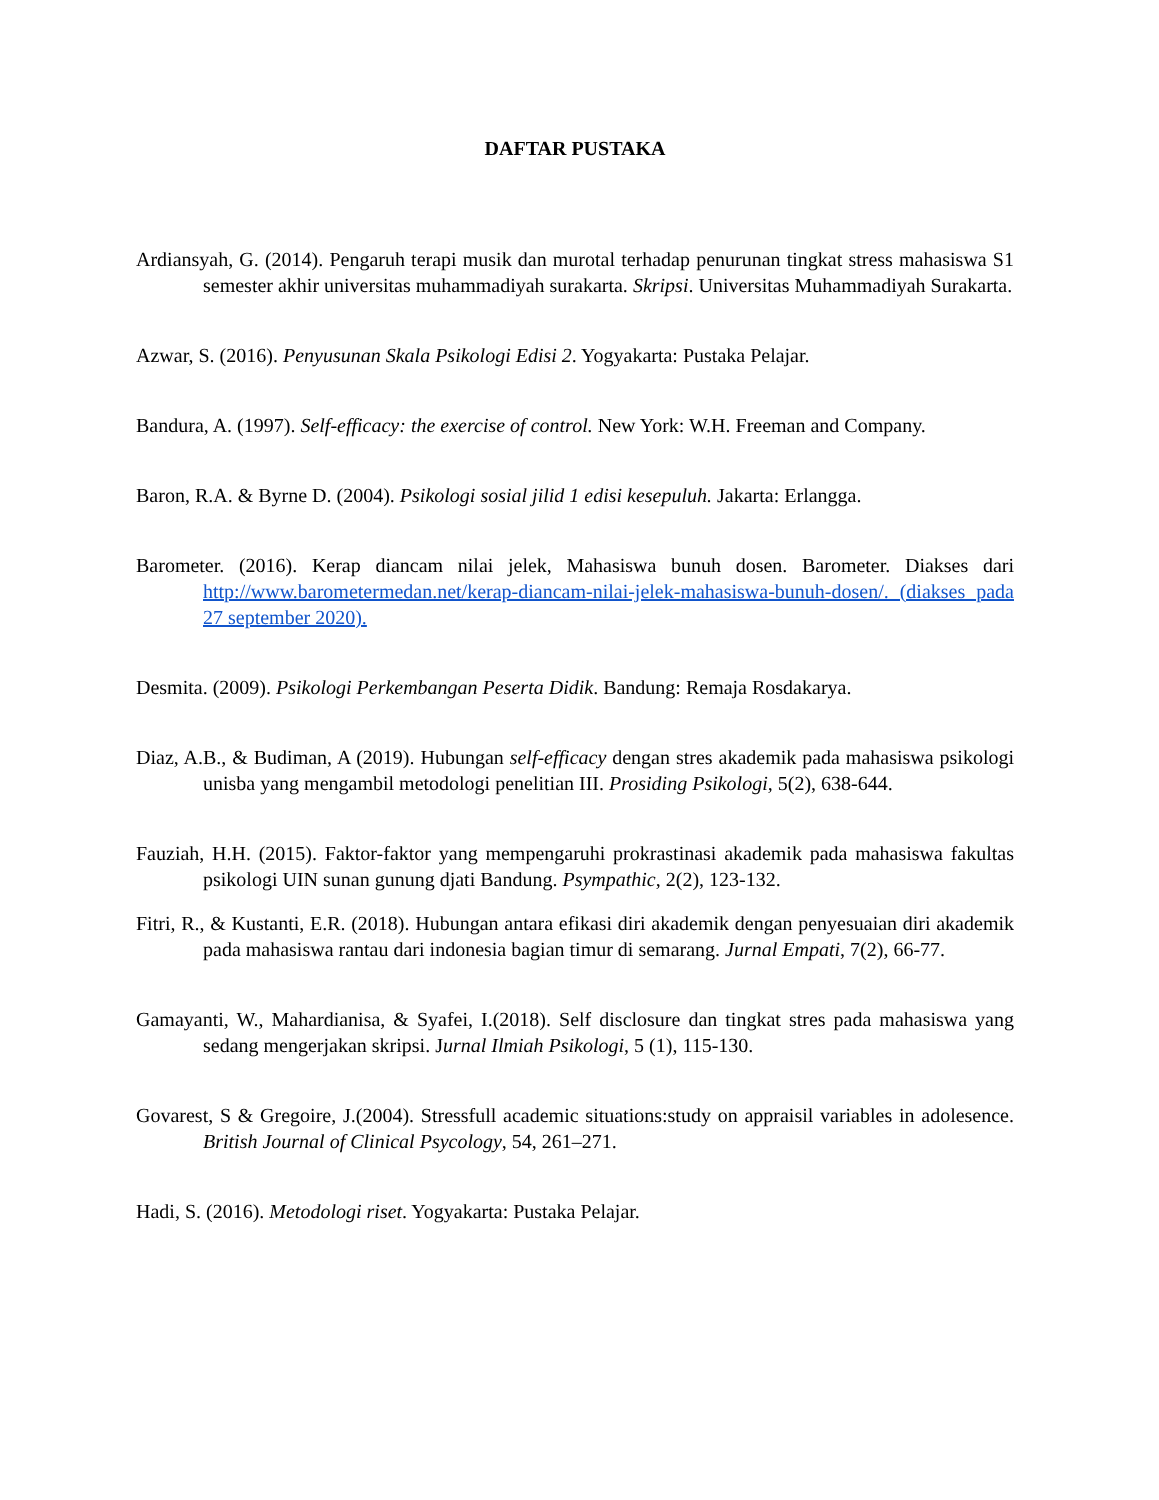DAFTAR PUSTAKA
Ardiansyah, G. (2014). Pengaruh terapi musik dan murotal terhadap penurunan tingkat stress mahasiswa S1 semester akhir universitas muhammadiyah surakarta. Skripsi. Universitas Muhammadiyah Surakarta.
Azwar, S. (2016). Penyusunan Skala Psikologi Edisi 2. Yogyakarta: Pustaka Pelajar.
Bandura, A. (1997). Self-efficacy: the exercise of control. New York: W.H. Freeman and Company.
Baron, R.A. & Byrne D. (2004). Psikologi sosial jilid 1 edisi kesepuluh. Jakarta: Erlangga.
Barometer. (2016). Kerap diancam nilai jelek, Mahasiswa bunuh dosen. Barometer. Diakses dari http://www.barometermedan.net/kerap-diancam-nilai-jelek-mahasiswa-bunuh-dosen/. (diakses pada 27 september 2020).
Desmita. (2009). Psikologi Perkembangan Peserta Didik. Bandung: Remaja Rosdakarya.
Diaz, A.B., & Budiman, A (2019). Hubungan self-efficacy dengan stres akademik pada mahasiswa psikologi unisba yang mengambil metodologi penelitian III. Prosiding Psikologi, 5(2), 638-644.
Fauziah, H.H. (2015). Faktor-faktor yang mempengaruhi prokrastinasi akademik pada mahasiswa fakultas psikologi UIN sunan gunung djati Bandung. Psympathic, 2(2), 123-132.
Fitri, R., & Kustanti, E.R. (2018). Hubungan antara efikasi diri akademik dengan penyesuaian diri akademik pada mahasiswa rantau dari indonesia bagian timur di semarang. Jurnal Empati, 7(2), 66-77.
Gamayanti, W., Mahardianisa, & Syafei, I.(2018). Self disclosure dan tingkat stres pada mahasiswa yang sedang mengerjakan skripsi. Jurnal Ilmiah Psikologi, 5 (1), 115-130.
Govarest, S & Gregoire, J.(2004). Stressfull academic situations:study on appraisil variables in adolesence. British Journal of Clinical Psycology, 54, 261–271.
Hadi, S. (2016). Metodologi riset. Yogyakarta: Pustaka Pelajar.